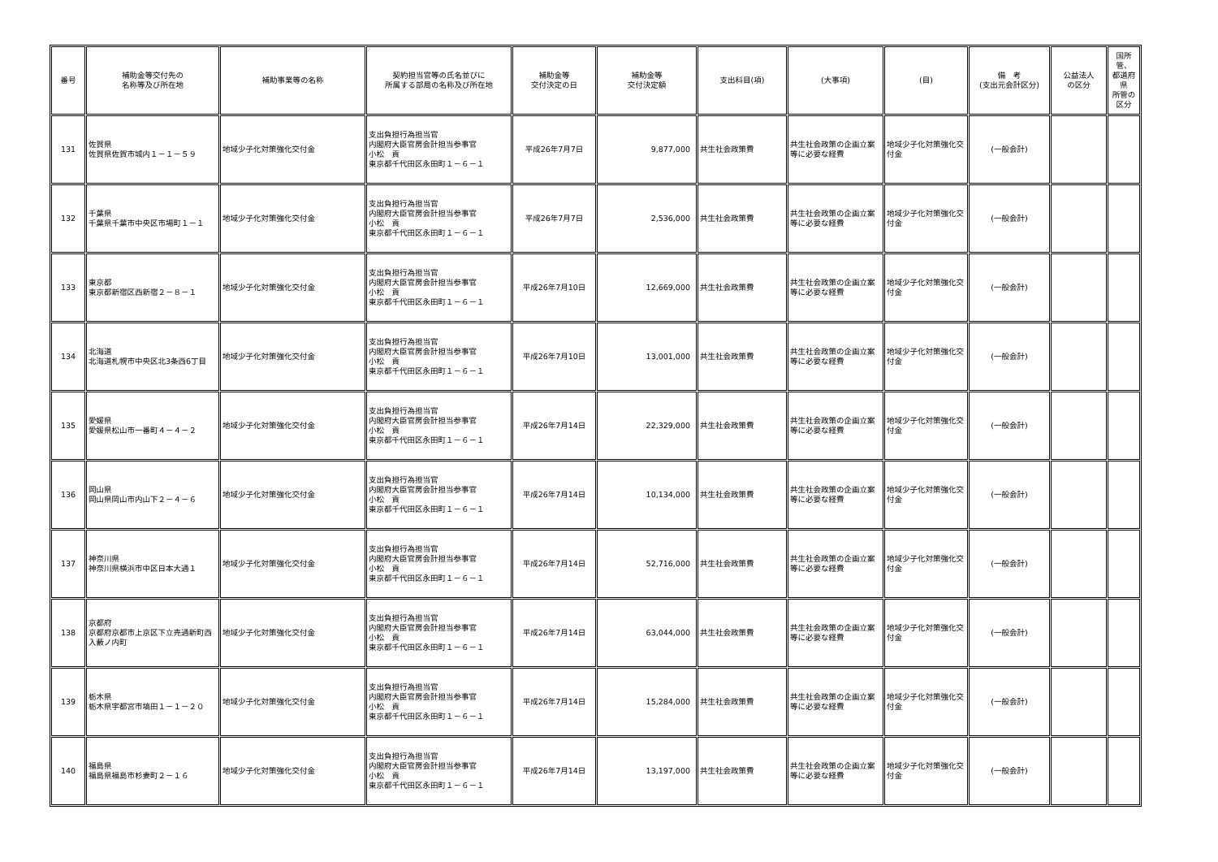| 番号 | 補助金等交付先の 名称等及び所在地 | 補助事業等の名称 | 契約担当官等の氏名並びに 所属する部局の名称及び所在地 | 補助金等 交付決定の日 | 補助金等 交付決定額 | 支出科目(項) | (大事項) | (目) | 備 考 (支出元会計区分) | 公益法人 の区分 | 国所管、 都道府県 所管の区分 |
| --- | --- | --- | --- | --- | --- | --- | --- | --- | --- | --- | --- |
| 131 | 佐賀県 佐賀県佐賀市城内１－１－５９ | 地域少子化対策強化交付金 | 支出負担行為担当官 内閣府大臣官房会計担当参事官 小松 貢 東京都千代田区永田町１－６－１ | 平成26年7月7日 | 9,877,000 | 共生社会政策費 | 共生社会政策の企画立案等に必要な経費 | 地域少子化対策強化交付金 | (一般会計) | | |
| 132 | 千葉県 千葉県千葉市中央区市場町１－１ | 地域少子化対策強化交付金 | 支出負担行為担当官 内閣府大臣官房会計担当参事官 小松 貢 東京都千代田区永田町１－６－１ | 平成26年7月7日 | 2,536,000 | 共生社会政策費 | 共生社会政策の企画立案等に必要な経費 | 地域少子化対策強化交付金 | (一般会計) | | |
| 133 | 東京都 東京都新宿区西新宿２－８－１ | 地域少子化対策強化交付金 | 支出負担行為担当官 内閣府大臣官房会計担当参事官 小松 貢 東京都千代田区永田町１－６－１ | 平成26年7月10日 | 12,669,000 | 共生社会政策費 | 共生社会政策の企画立案等に必要な経費 | 地域少子化対策強化交付金 | (一般会計) | | |
| 134 | 北海道 北海道札幌市中央区北3条西6丁目 | 地域少子化対策強化交付金 | 支出負担行為担当官 内閣府大臣官房会計担当参事官 小松 貢 東京都千代田区永田町１－６－１ | 平成26年7月10日 | 13,001,000 | 共生社会政策費 | 共生社会政策の企画立案等に必要な経費 | 地域少子化対策強化交付金 | (一般会計) | | |
| 135 | 愛媛県 愛媛県松山市一番町４－４－２ | 地域少子化対策強化交付金 | 支出負担行為担当官 内閣府大臣官房会計担当参事官 小松 貢 東京都千代田区永田町１－６－１ | 平成26年7月14日 | 22,329,000 | 共生社会政策費 | 共生社会政策の企画立案等に必要な経費 | 地域少子化対策強化交付金 | (一般会計) | | |
| 136 | 岡山県 岡山県岡山市内山下２－４－６ | 地域少子化対策強化交付金 | 支出負担行為担当官 内閣府大臣官房会計担当参事官 小松 貢 東京都千代田区永田町１－６－１ | 平成26年7月14日 | 10,134,000 | 共生社会政策費 | 共生社会政策の企画立案等に必要な経費 | 地域少子化対策強化交付金 | (一般会計) | | |
| 137 | 神奈川県 神奈川県横浜市中区日本大通１ | 地域少子化対策強化交付金 | 支出負担行為担当官 内閣府大臣官房会計担当参事官 小松 貢 東京都千代田区永田町１－６－１ | 平成26年7月14日 | 52,716,000 | 共生社会政策費 | 共生社会政策の企画立案等に必要な経費 | 地域少子化対策強化交付金 | (一般会計) | | |
| 138 | 京都府 京都府京都市上京区下立売通新町西入藪ノ内町 | 地域少子化対策強化交付金 | 支出負担行為担当官 内閣府大臣官房会計担当参事官 小松 貢 東京都千代田区永田町１－６－１ | 平成26年7月14日 | 63,044,000 | 共生社会政策費 | 共生社会政策の企画立案等に必要な経費 | 地域少子化対策強化交付金 | (一般会計) | | |
| 139 | 栃木県 栃木県宇都宮市塙田１－１－２０ | 地域少子化対策強化交付金 | 支出負担行為担当官 内閣府大臣官房会計担当参事官 小松 貢 東京都千代田区永田町１－６－１ | 平成26年7月14日 | 15,284,000 | 共生社会政策費 | 共生社会政策の企画立案等に必要な経費 | 地域少子化対策強化交付金 | (一般会計) | | |
| 140 | 福島県 福島県福島市杉妻町２－１６ | 地域少子化対策強化交付金 | 支出負担行為担当官 内閣府大臣官房会計担当参事官 小松 貢 東京都千代田区永田町１－６－１ | 平成26年7月14日 | 13,197,000 | 共生社会政策費 | 共生社会政策の企画立案等に必要な経費 | 地域少子化対策強化交付金 | (一般会計) | | |